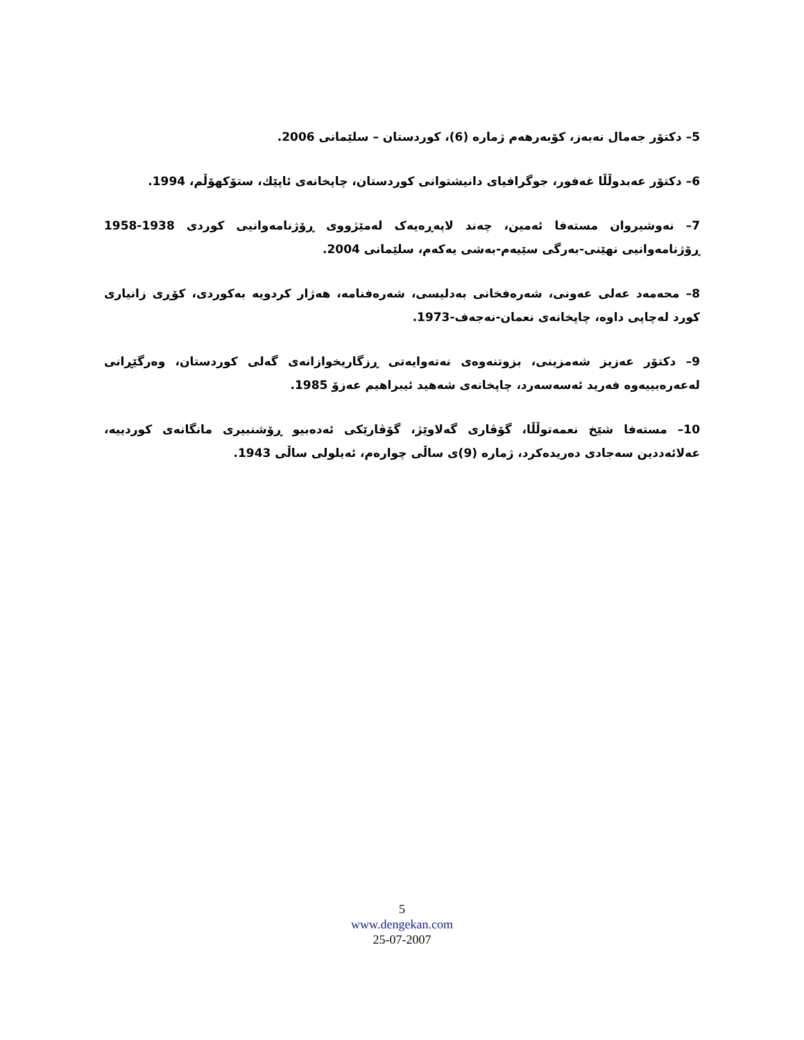5– دكتۆر جەمال نەبەز، كۆبەرهەم ژمارە (6)، كوردستان – سلێمانی 2006.
6– دكتۆر عەبدوڵڵا غەفور، جوگرافیای دانیشتوانی كوردستان، چاپخانەی ئاپێك، ستۆكهۆڵم، 1994.
7– نەوشیروان مستەفا ئەمین، چەند لاپەڕەیەک لەمێژووی ڕۆژنامەوانیی كوردی 1938-1958 ڕۆژنامەوانیی نهێنی-بەرگی سێیەم-بەشی یەكەم، سلێمانی 2004.
8– محەمەد عەلی عەونی، شەرەفخانی بەدلیسی، شەرەفنامە، هەژار كردویە بەكوردی، كۆڕی زانیاری كورد لەچاپی داوە، چاپخانەی نعمان-نەجەف-1973.
9– دكتۆر عەزیز شەمزینی، بزوتنەوەی نەتەوایەتی ڕزگاریخوازانەی گەلی كوردستان، وەرگێڕانی لەعەرەبییەوە فەرید ئەسەسەرد، چاپخانەی شەهید ئیبراهیم عەزۆ 1985.
10– مستەفا شێخ نعمەتوڵڵا، گۆڤاری گەلاوێژ، گۆڤارێكی ئەدەبیو ڕۆشنبیری مانگانەی كوردییە، عەلائەددین سەجادی دەریدەكرد، ژمارە (9)ی ساڵی چوارەم، ئەیلولی ساڵی 1943.
5
www.dengekan.com
25-07-2007